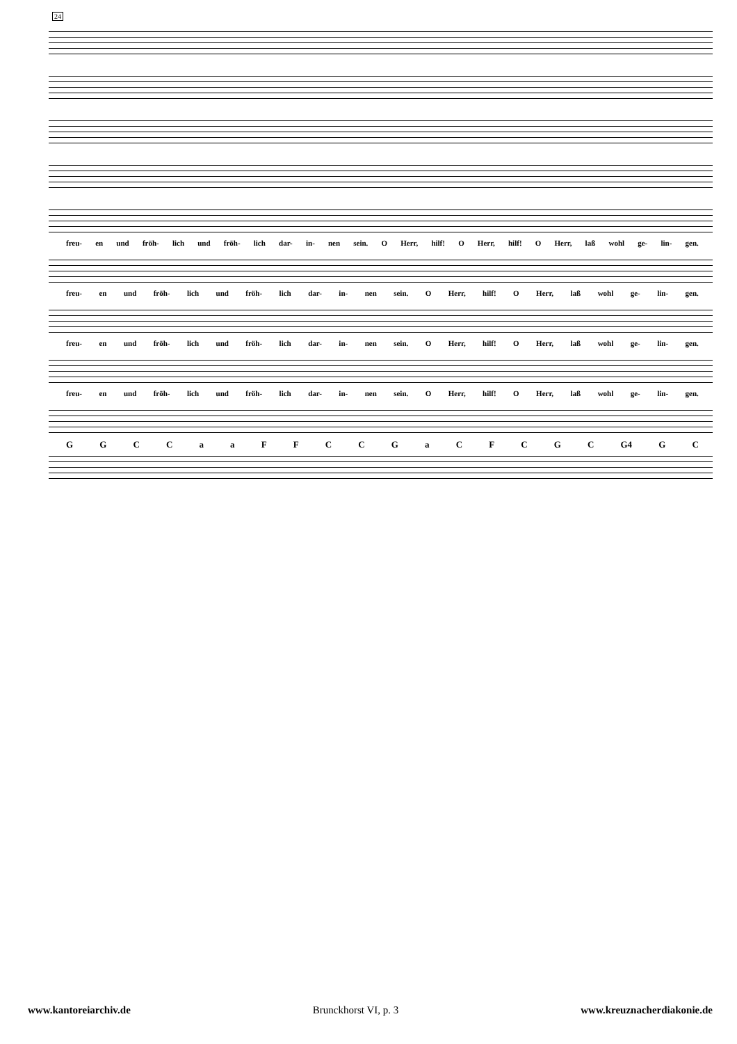24
freu- en und fröh- lich und fröh- lich dar- in- nen sein. O Herr, hilf! O Herr, hilf! O Herr, laß wohl ge- lin- gen.
freu- en und fröh- lich und fröh- lich dar- in- nen sein. O Herr, hilf! O Herr, laß wohl ge- lin- gen.
freu- en und fröh- lich und fröh- lich dar- in- nen sein. O Herr, hilf! O Herr, laß wohl ge- lin- gen.
freu- en und fröh- lich und fröh- lich dar- in- nen sein. O Herr, hilf! O Herr, laß wohl ge- lin- gen.
GGCCaaFFCCGaCFCGC G4 G C
www.kantoreiarchiv.de Brunckhorst VI, p. 3 www.kreuznacherdiakonie.de